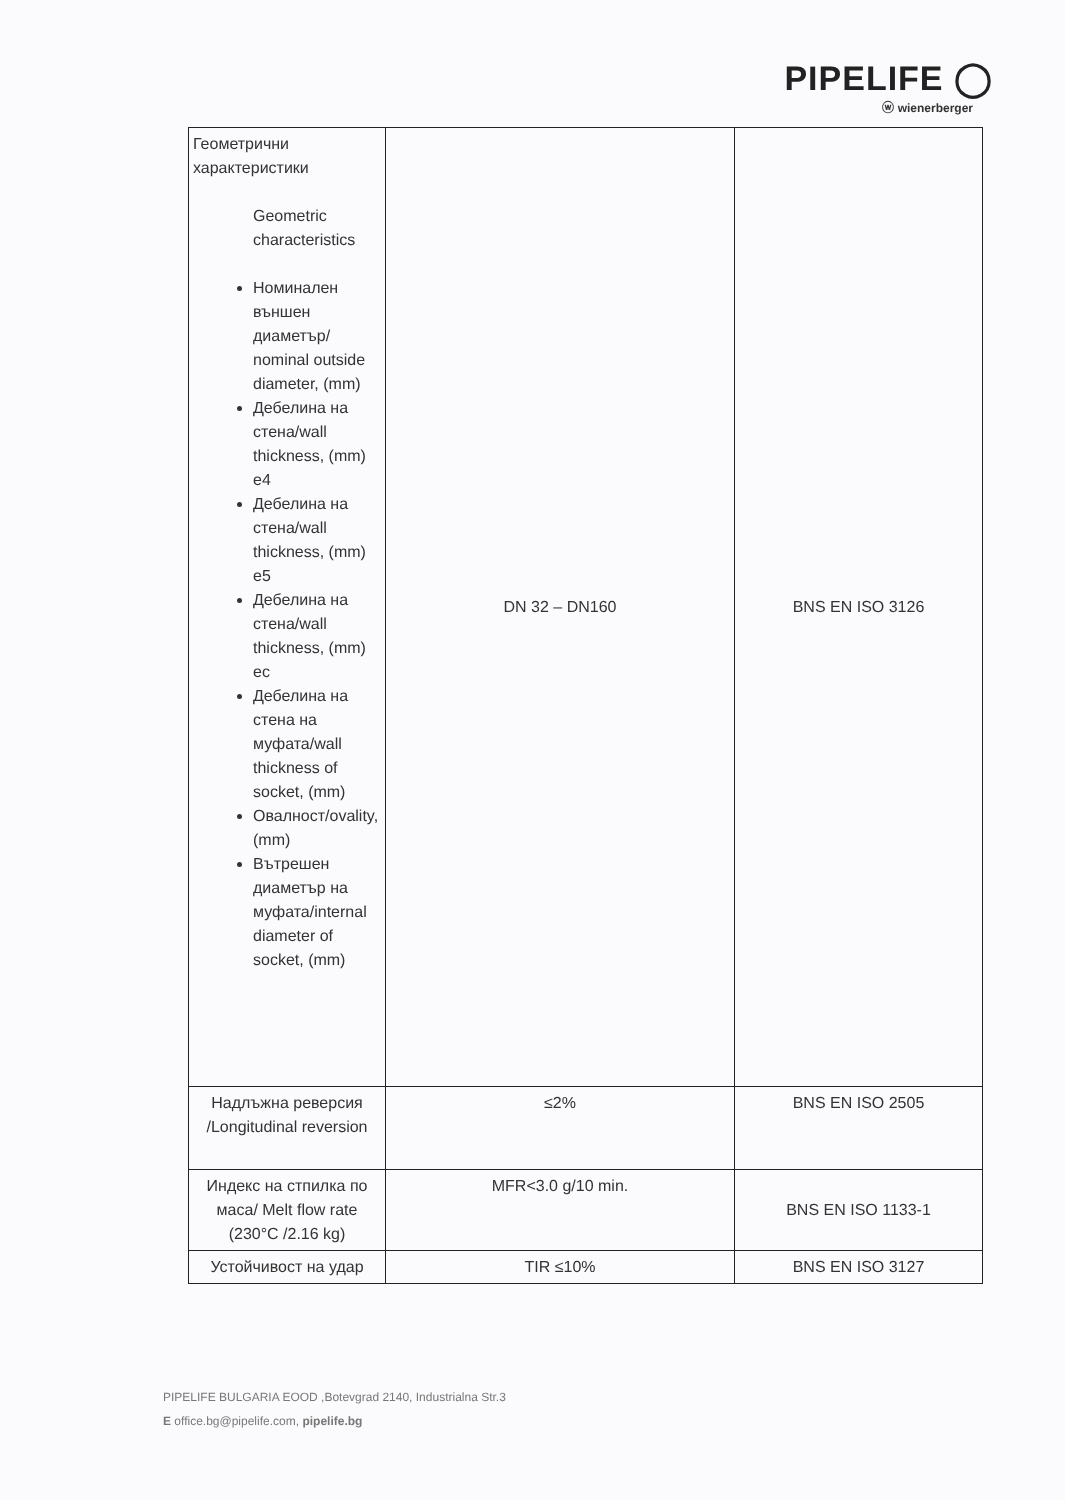PIPELIFE ◯
ⓦ wienerberger
| Геометрични характеристики Geometric characteristics Номинален външен диаметър/ nominal outside diameter, (mm) Дебелина на стена/wall thickness, (mm) e4 Дебелина на стена/wall thickness, (mm) e5 Дебелина на стена/wall thickness, (mm) ec Дебелина на стена на муфата/wall thickness of socket, (mm) Овалност/ovality, (mm) Вътрешен диаметър на муфата/internal diameter of socket, (mm) | DN 32 – DN160 | BNS EN ISO 3126 |
| Надлъжна реверсия /Longitudinal reversion | ≤2% | BNS EN ISO 2505 |
| Индекс на стпилка по маса/ Melt flow rate (230°C /2.16 kg) | MFR<3.0 g/10 min. | BNS EN ISO 1133-1 |
| Устойчивост на удар | TIR ≤10% | BNS EN ISO 3127 |
PIPELIFE BULGARIA EOOD ,Botevgrad 2140, Industrialna Str.3
E office.bg@pipelife.com, pipelife.bg